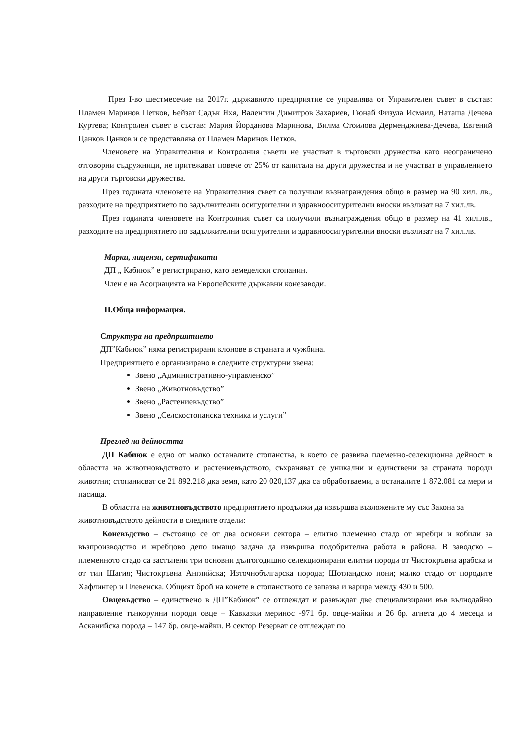През I-во шестмесечие на 2017г. държавното предприятие се управлява от Управителен съвет в състав: Пламен Маринов Петков, Бейзат Садък Яхя, Валентин Димитров Захариев, Гюнай Физула Исмаил, Наташа Дечева Куртева; Контролен съвет в състав: Мария Йорданова Маринова, Вилма Стоилова Дерменджиева-Дечева, Евгений Цанков Цанков и се представлява от Пламен Маринов Петков.
Членовете на Управителния и Контролния съвети не участват в търговски дружества като неограничено отговорни съдружници, не притежават повече от 25% от капитала на други дружества и не участват в управлението на други търговски дружества.
През годината членовете на Управителния съвет са получили възнаграждения общо в размер на 90 хил. лв., разходите на предприятието по задължителни осигурителни и здравноосигурителни вноски възлизат на 7 хил.лв.
През годината членовете на Контролния съвет са получили възнаграждения общо в размер на 41 хил.лв., разходите на предприятието по задължителни осигурителни и здравноосигурителни вноски възлизат на 7 хил.лв.
Марки, лицензи, сертификати
ДП „ Кабиюк” е регистрирано, като земеделски стопанин.
Член е на Асоциацията на Европейските държавни конезаводи.
II.Обща информация.
Структура на предприятието
ДП”Кабиюк” няма регистрирани клонове в страната и чужбина.
Предприятието е организирано в следните структурни звена:
Звено „Административно-управленско”
Звено „Животновъдство”
Звено „Растениевъдство”
Звено „Селскостопанска техника и услуги”
Преглед на дейността
ДП Кабиюк е едно от малко останалите стопанства, в което се развива племенно-селекционна дейност в областта на животновъдството и растениевъдството, съхраняват се уникални и единствени за страната породи животни; стопанисват се 21 892.218 дка земя, като 20 020,137 дка са обработваеми, а останалите 1 872.081 са мери и пасища.
В областта на животновъдството предприятието продължи да извършва възложените му със Закона за животновъдството дейности в следните отдели:
Коневъдство – състоящо се от два основни сектора – елитно племенно стадо от жребци и кобили за възпроизводство и жребцово депо имащо задача да извършва подобрителна работа в района. В заводско – племенното стадо са застъпени три основни дългогодишно селекционирани елитни породи от Чистокръвна арабска и от тип Шагия; Чистокръвна Английска; Източнобългарска порода; Шотландско пони; малко стадо от породите Хафлингер и Плевенска. Общият брой на конете в стопанството се запазва и варира между 430 и 500.
Овцевъдство – единствено в ДП”Кабиюк” се отглеждат и развъждат две специализирани във вълнодайно направление тънкорунни породи овце – Кавказки меринос -971 бр. овце-майки и 26 бр. агнета до 4 месеца и Асканийска порода – 147 бр. овце-майки. В сектор Резерват се отглеждат по